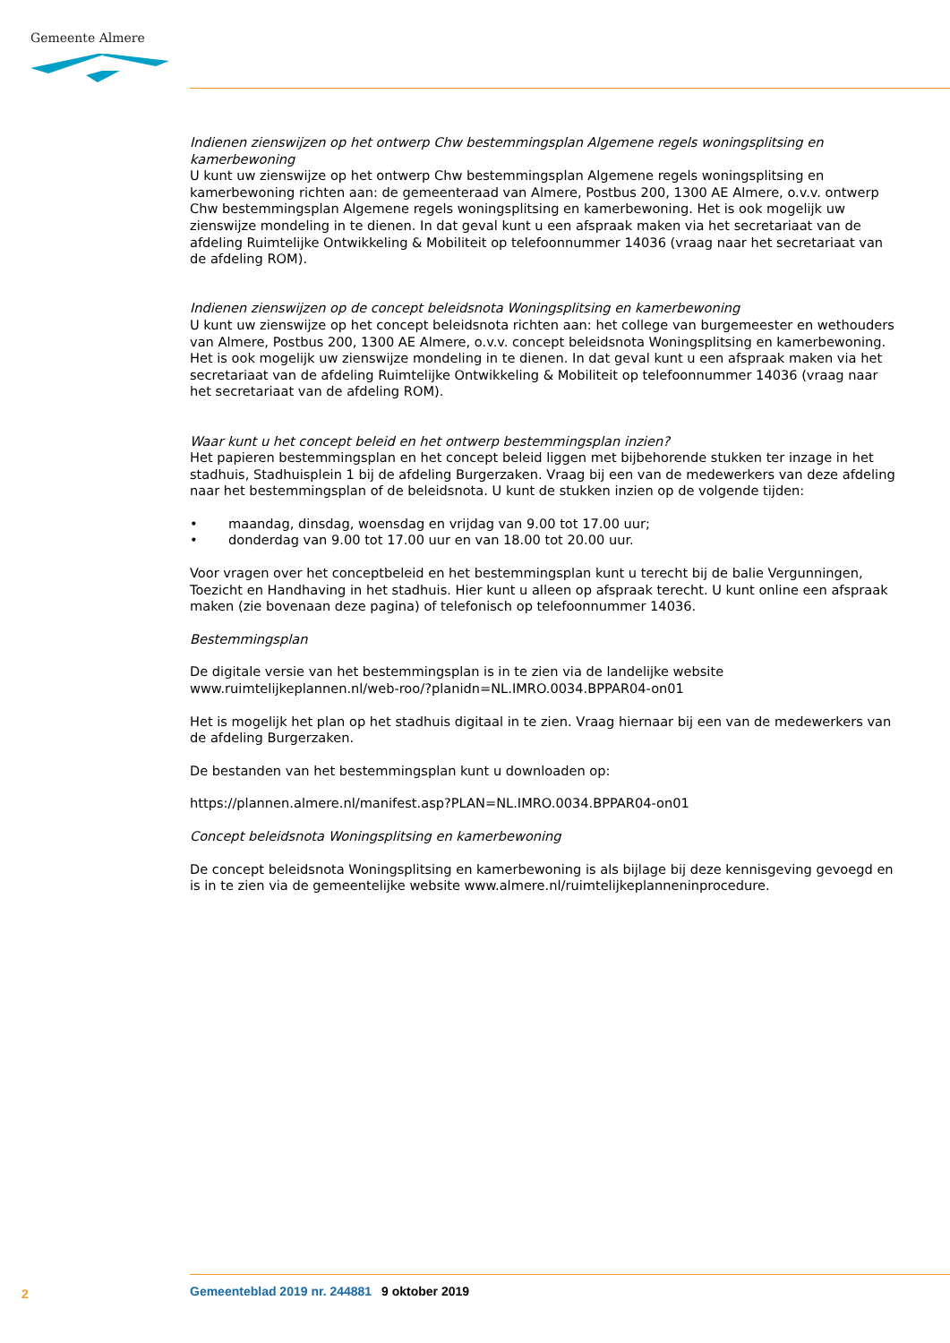Gemeente Almere
Indienen zienswijzen op het ontwerp Chw bestemmingsplan Algemene regels woningsplitsing en kamerbewoning
U kunt uw zienswijze op het ontwerp Chw bestemmingsplan Algemene regels woningsplitsing en kamerbewoning richten aan: de gemeenteraad van Almere, Postbus 200, 1300 AE Almere, o.v.v. ontwerp Chw bestemmingsplan Algemene regels woningsplitsing en kamerbewoning. Het is ook mogelijk uw zienswijze mondeling in te dienen. In dat geval kunt u een afspraak maken via het secretariaat van de afdeling Ruimtelijke Ontwikkeling & Mobiliteit op telefoonnummer 14036 (vraag naar het secretariaat van de afdeling ROM).
Indienen zienswijzen op de concept beleidsnota Woningsplitsing en kamerbewoning
U kunt uw zienswijze op het concept beleidsnota richten aan: het college van burgemeester en wethouders van Almere, Postbus 200, 1300 AE Almere, o.v.v. concept beleidsnota Woningsplitsing en kamerbewoning. Het is ook mogelijk uw zienswijze mondeling in te dienen. In dat geval kunt u een afspraak maken via het secretariaat van de afdeling Ruimtelijke Ontwikkeling & Mobiliteit op telefoonnummer 14036 (vraag naar het secretariaat van de afdeling ROM).
Waar kunt u het concept beleid en het ontwerp bestemmingsplan inzien?
Het papieren bestemmingsplan en het concept beleid liggen met bijbehorende stukken ter inzage in het stadhuis, Stadhuisplein 1 bij de afdeling Burgerzaken. Vraag bij een van de medewerkers van deze afdeling naar het bestemmingsplan of de beleidsnota. U kunt de stukken inzien op de volgende tijden:
• maandag, dinsdag, woensdag en vrijdag van 9.00 tot 17.00 uur;
• donderdag van 9.00 tot 17.00 uur en van 18.00 tot 20.00 uur.
Voor vragen over het conceptbeleid en het bestemmingsplan kunt u terecht bij de balie Vergunningen, Toezicht en Handhaving in het stadhuis. Hier kunt u alleen op afspraak terecht. U kunt online een afspraak maken (zie bovenaan deze pagina) of telefonisch op telefoonnummer 14036.
Bestemmingsplan
De digitale versie van het bestemmingsplan is in te zien via de landelijke website www.ruimtelijkeplannen.nl/web-roo/?planidn=NL.IMRO.0034.BPPAR04-on01
Het is mogelijk het plan op het stadhuis digitaal in te zien. Vraag hiernaar bij een van de medewerkers van de afdeling Burgerzaken.
De bestanden van het bestemmingsplan kunt u downloaden op:
https://plannen.almere.nl/manifest.asp?PLAN=NL.IMRO.0034.BPPAR04-on01
Concept beleidsnota Woningsplitsing en kamerbewoning
De concept beleidsnota Woningsplitsing en kamerbewoning is als bijlage bij deze kennisgeving gevoegd en is in te zien via de gemeentelijke website www.almere.nl/ruimtelijkeplanneninprocedure.
2 Gemeenteblad 2019 nr. 244881 9 oktober 2019